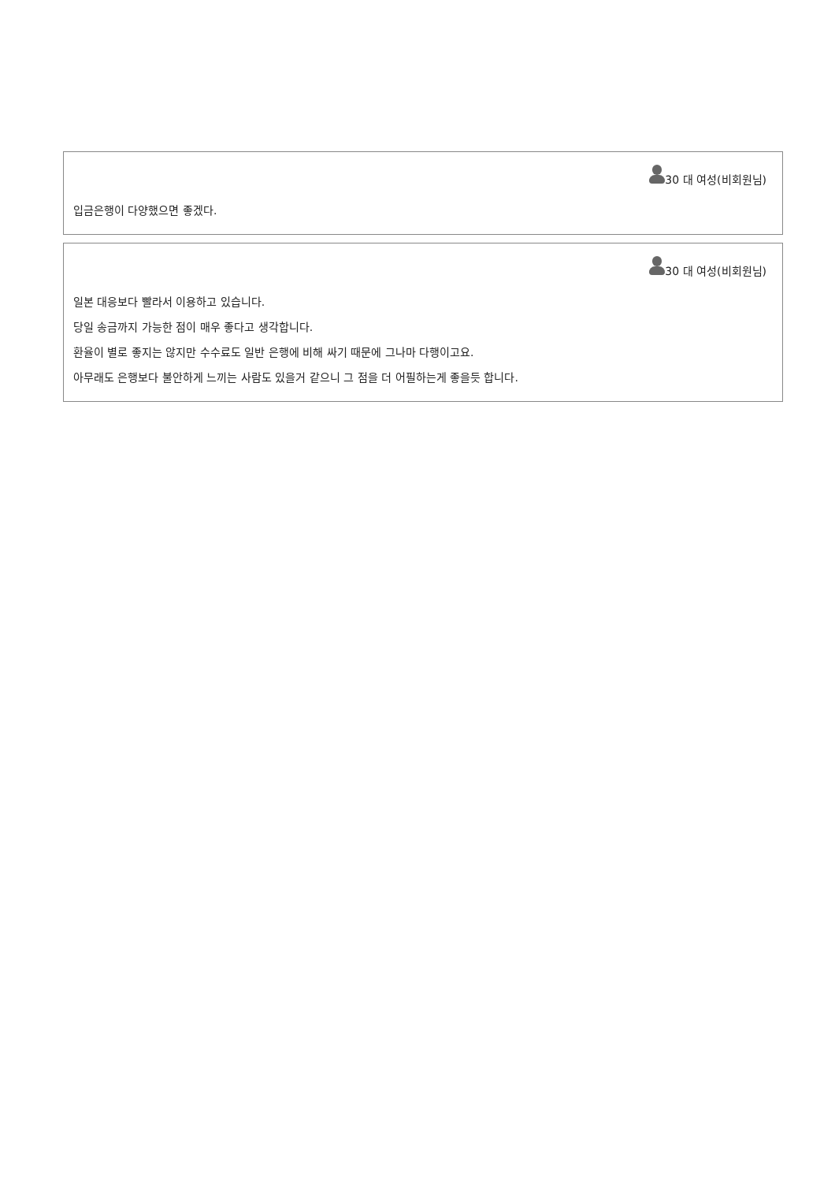30 대 여성(비회원님)
입금은행이 다양했으면 좋겠다.
30 대 여성(비회원님)
일본 대응보다 빨라서 이용하고 있습니다.
당일 송금까지 가능한 점이 매우 좋다고 생각합니다.
환율이 별로 좋지는 않지만 수수료도 일반 은행에 비해 싸기 때문에 그나마 다행이고요.
아무래도 은행보다 불안하게 느끼는 사람도 있을거 같으니 그 점을 더 어필하는게 좋을듯 합니다.